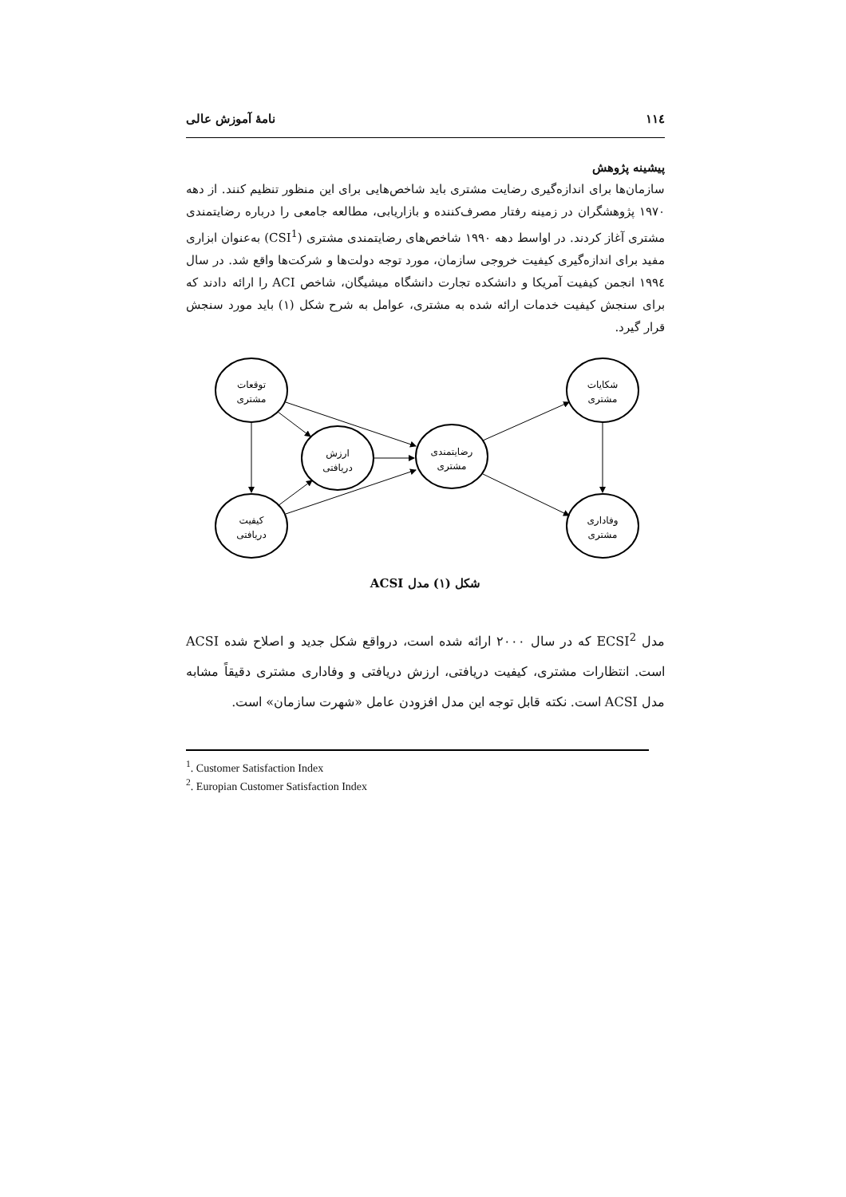۱۱٤ نامهٔ آموزش عالی
پیشینه پژوهش
سازمان‌ها برای اندازه‌گیری رضایت مشتری باید شاخص‌هایی برای این منظور تنظیم کنند. از دهه ۱۹۷۰ پژوهشگران در زمینه رفتار مصرف‌کننده و بازاریابی، مطالعه جامعی را درباره رضایتمندی مشتری آغاز کردند. در اواسط دهه ۱۹۹۰ شاخص‌های رضایتمندی مشتری (CSI<sup>1</sup>) به‌عنوان ابزاری مفید برای اندازه‌گیری کیفیت خروجی سازمان، مورد توجه دولت‌ها و شرکت‌ها واقع شد. در سال ۱۹۹٤ انجمن کیفیت آمریکا و دانشکده تجارت دانشگاه میشیگان، شاخص ACI را ارائه دادند که برای سنجش کیفیت خدمات ارائه شده به مشتری، عوامل به شرح شکل (۱) باید مورد سنجش قرار گیرد.
توقعات
مشتری
ارزش
دریافتی
رضایتمندی
مشتری
کیفیت
دریافتی
شکایات
مشتری
وفاداری
مشتری
شکل (۱) مدل ACSI
مدل ECSI<sup>2</sup> که در سال ۲۰۰۰ ارائه شده است، درواقع شکل جدید و اصلاح شده ACSI است. انتظارات مشتری، کیفیت دریافتی، ارزش دریافتی و وفاداری مشتری دقیقاً مشابه مدل ACSI است. نکته قابل توجه این مدل افزودن عامل «شهرت سازمان» است.
<sup>1</sup>. Customer Satisfaction Index
<sup>2</sup>. Europian Customer Satisfaction Index